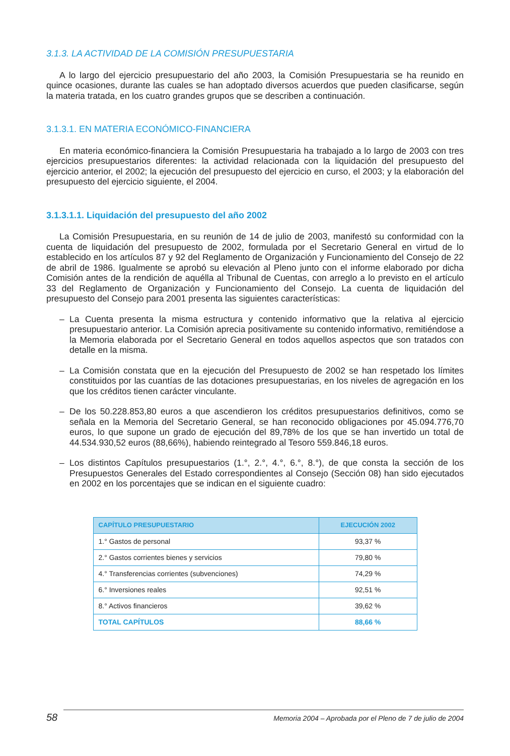3.1.3. LA ACTIVIDAD DE LA COMISIÓN PRESUPUESTARIA
A lo largo del ejercicio presupuestario del año 2003, la Comisión Presupuestaria se ha reunido en quince ocasiones, durante las cuales se han adoptado diversos acuerdos que pueden clasificarse, según la materia tratada, en los cuatro grandes grupos que se describen a continuación.
3.1.3.1. EN MATERIA ECONÓMICO-FINANCIERA
En materia económico-financiera la Comisión Presupuestaria ha trabajado a lo largo de 2003 con tres ejercicios presupuestarios diferentes: la actividad relacionada con la liquidación del presupuesto del ejercicio anterior, el 2002; la ejecución del presupuesto del ejercicio en curso, el 2003; y la elaboración del presupuesto del ejercicio siguiente, el 2004.
3.1.3.1.1. Liquidación del presupuesto del año 2002
La Comisión Presupuestaria, en su reunión de 14 de julio de 2003, manifestó su conformidad con la cuenta de liquidación del presupuesto de 2002, formulada por el Secretario General en virtud de lo establecido en los artículos 87 y 92 del Reglamento de Organización y Funcionamiento del Consejo de 22 de abril de 1986. Igualmente se aprobó su elevación al Pleno junto con el informe elaborado por dicha Comisión antes de la rendición de aquélla al Tribunal de Cuentas, con arreglo a lo previsto en el artículo 33 del Reglamento de Organización y Funcionamiento del Consejo. La cuenta de liquidación del presupuesto del Consejo para 2001 presenta las siguientes características:
– La Cuenta presenta la misma estructura y contenido informativo que la relativa al ejercicio presupuestario anterior. La Comisión aprecia positivamente su contenido informativo, remitiéndose a la Memoria elaborada por el Secretario General en todos aquellos aspectos que son tratados con detalle en la misma.
– La Comisión constata que en la ejecución del Presupuesto de 2002 se han respetado los límites constituidos por las cuantías de las dotaciones presupuestarias, en los niveles de agregación en los que los créditos tienen carácter vinculante.
– De los 50.228.853,80 euros a que ascendieron los créditos presupuestarios definitivos, como se señala en la Memoria del Secretario General, se han reconocido obligaciones por 45.094.776,70 euros, lo que supone un grado de ejecución del 89,78% de los que se han invertido un total de 44.534.930,52 euros (88,66%), habiendo reintegrado al Tesoro 559.846,18 euros.
– Los distintos Capítulos presupuestarios (1.°, 2.°, 4.°, 6.°, 8.°), de que consta la sección de los Presupuestos Generales del Estado correspondientes al Consejo (Sección 08) han sido ejecutados en 2002 en los porcentajes que se indican en el siguiente cuadro:
| CAPÍTULO PRESUPUESTARIO | EJECUCIÓN 2002 |
| --- | --- |
| 1.° Gastos de personal | 93,37 % |
| 2.° Gastos corrientes bienes y servicios | 79,80 % |
| 4.° Transferencias corrientes (subvenciones) | 74,29 % |
| 6.° Inversiones reales | 92,51 % |
| 8.° Activos financieros | 39,62 % |
| TOTAL CAPÍTULOS | 88,66 % |
58 Memoria 2004 – Aprobada por el Pleno de 7 de julio de 2004